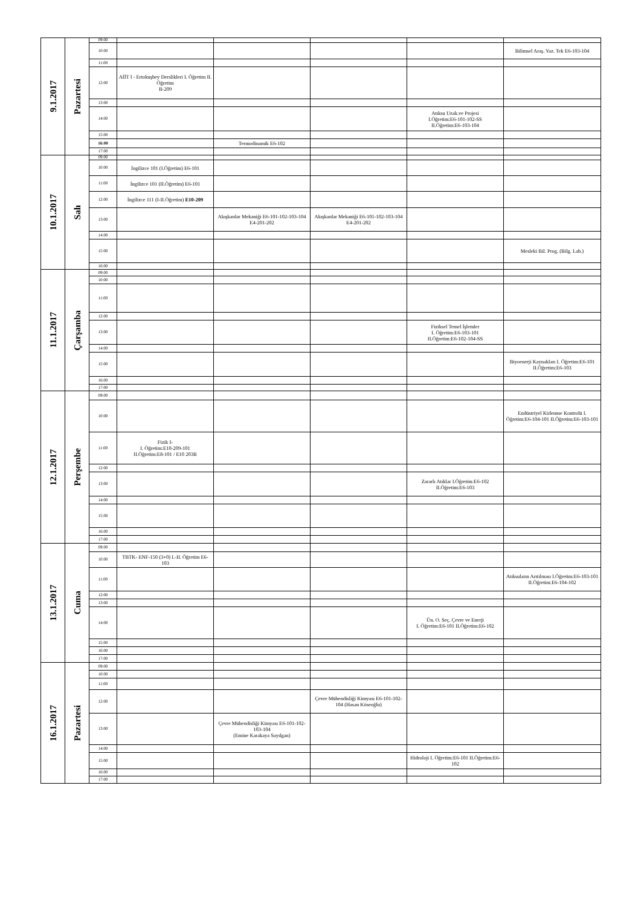| 9.1.2017 | Pazartesi | 09:00 | | | | | |
| | | 10:00 | | | | | Bilimsel Araş. Yaz. Tek E6-103-104 |
| | | 11:00 | | | | | |
| | | 12:00 | AİİT I - Ertokuşbey Derslikleri I. Öğretim II. Öğretim B-209 | | | | |
| | | 13:00 | | | | | |
| | | 14:00 | | | | Atıksu Uzak.ve Projesi I.Öğretim:E6-101-102-SS II.Öğretim:E6-103-104 | |
| | | 15:00 | | | | | |
| | | 16:00 | | Termodinamik E6-102 | | | |
| | | 17:00 | | | | | |
| 10.1.2017 | Salı | 09:00 | | | | | |
| | | 10:00 | İngilizce 101 (I.Öğretim) E6-101 | | | | |
| | | 11:00 | İngilizce 101 (II.Öğretim) E6-101 | | | | |
| | | 12:00 | İngilizce 111 (I-II.Öğretim) E10-209 | | | | |
| | | 13:00 | | Akışkanlar Mekaniği E6-101-102-103-104 E4-201-202 | Akışkanlar Mekaniği E6-101-102-103-104 E4-201-202 | | |
| | | 14:00 | | | | | |
| | | 15:00 | | | | | Mesleki Bil. Prog. (Bilg. Lab.) |
| | | 16:00 | | | | | |
| 11.1.2017 | Çarşamba | 09:00 | | | | | |
| | | 10:00 | | | | | |
| | | 11:00 | | | | | |
| | | 12:00 | | | | | |
| | | 13:00 | | | | Fiziksel Temel İşlemler I. Öğretim:E6-103-101 II.Öğretim:E6-102-104-SS | |
| | | 14:00 | | | | | |
| | | 15:00 | | | | | Biyoenerji Kaynakları I. Öğretim:E6-101 II.Öğretim:E6-103 |
| | | 16:00 | | | | | |
| | | 17:00 | | | | | |
| 12.1.2017 | Perşembe | 09:00 | | | | | |
| | | 10:00 | | | | | Endüstriyel Kirlenme Kontrolü I. Öğretim:E6-104-101 II.Öğretim:E6-103-101 |
| | | 11:00 | Fizik I- I. Öğretim:E10-209-101 II.Öğretim:E8-101 / E10 203B | | | | |
| | | 12:00 | | | | | |
| | | 13:00 | | | | Zararlı Atıklar I.Öğretim:E6-102 II.Öğretim:E6-103 | |
| | | 14:00 | | | | | |
| | | 15:00 | | | | | |
| | | 16:00 | | | | | |
| | | 17:00 | | | | | |
| 13.1.2017 | Cuma | 09:00 | | | | | |
| | | 10:00 | TBTK- ENF-150 (3+0) I.-II. Öğretim E6-103 | | | | |
| | | 11:00 | | | | | Atıksuların Arıtılması I.Öğretim:E6-103-101 II.Öğretim:E6-104-102 |
| | | 12:00 | | | | | |
| | | 13:00 | | | | | |
| | | 14:00 | | | | Ün. O. Seç. Çevre ve Enerji I. Öğretim:E6-101 II.Öğretim:E6-102 | |
| | | 15:00 | | | | | |
| | | 16:00 | | | | | |
| | | 17:00 | | | | | |
| 16.1.2017 | Pazartesi | 09:00 | | | | | |
| | | 10:00 | | | | | |
| | | 11:00 | | | | | |
| | | 12:00 | | | Çevre Mühendisliği Kimyası E6-101-102-104 (Hasan Köseoğlu) | | |
| | | 13:00 | | Çevre Mühendisliği Kimyası E6-101-102-103-104 (Emine Karakaya Sayılgan) | | | |
| | | 14:00 | | | | | |
| | | 15:00 | | | | Hidroloji I. Öğretim:E6-101 II.Öğretim:E6-102 | |
| | | 16:00 | | | | | |
| | | 17:00 | | | | | |